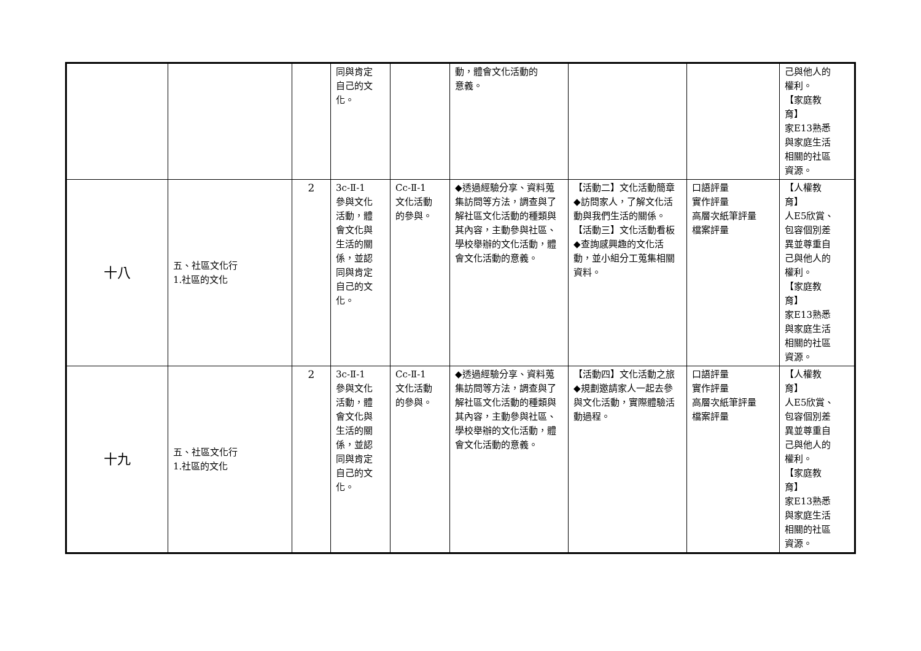| | | | 同與肯定 自己的文 化。 | | 動，體會文化活動的 意義。 | | | 己與他人的 權利。 【家庭教 育】 家E13熟悉 與家庭生活 相關的社區 資源。 |
| 十八 | 五、社區文化行 1.社區的文化 | 2 | 3c-Ⅱ-1 參與文化 活動，體 會文化與 生活的關 係，並認 同與肯定 自己的文 化。 | Cc-Ⅱ-1 文化活動 的參與。 | ◆透過經驗分享、資料蒐集訪問等方法，調查與了解社區文化活動的種類與其內容，主動參與社區、學校舉辦的文化活動，體會文化活動的意義。 | 【活動二】文化活動簡章 ◆訪問家人，了解文化活動與我們生活的關係。 【活動三】文化活動看板 ◆查詢感興趣的文化活動，並小組分工蒐集相關資料。 | 口語評量 實作評量 高層次紙筆評量 檔案評量 | 【人權教 育】 人E5欣賞、 包容個別差 異並尊重自 己與他人的 權利。 【家庭教 育】 家E13熟悉 與家庭生活 相關的社區 資源。 |
| 十九 | 五、社區文化行 1.社區的文化 | 2 | 3c-Ⅱ-1 參與文化 活動，體 會文化與 生活的關 係，並認 同與肯定 自己的文 化。 | Cc-Ⅱ-1 文化活動 的參與。 | ◆透過經驗分享、資料蒐集訪問等方法，調查與了解社區文化活動的種類與其內容，主動參與社區、學校舉辦的文化活動，體會文化活動的意義。 | 【活動四】文化活動之旅 ◆規劃邀請家人一起去參與文化活動，實際體驗活動過程。 | 口語評量 實作評量 高層次紙筆評量 檔案評量 | 【人權教 育】 人E5欣賞、 包容個別差 異並尊重自 己與他人的 權利。 【家庭教 育】 家E13熟悉 與家庭生活 相關的社區 資源。 |